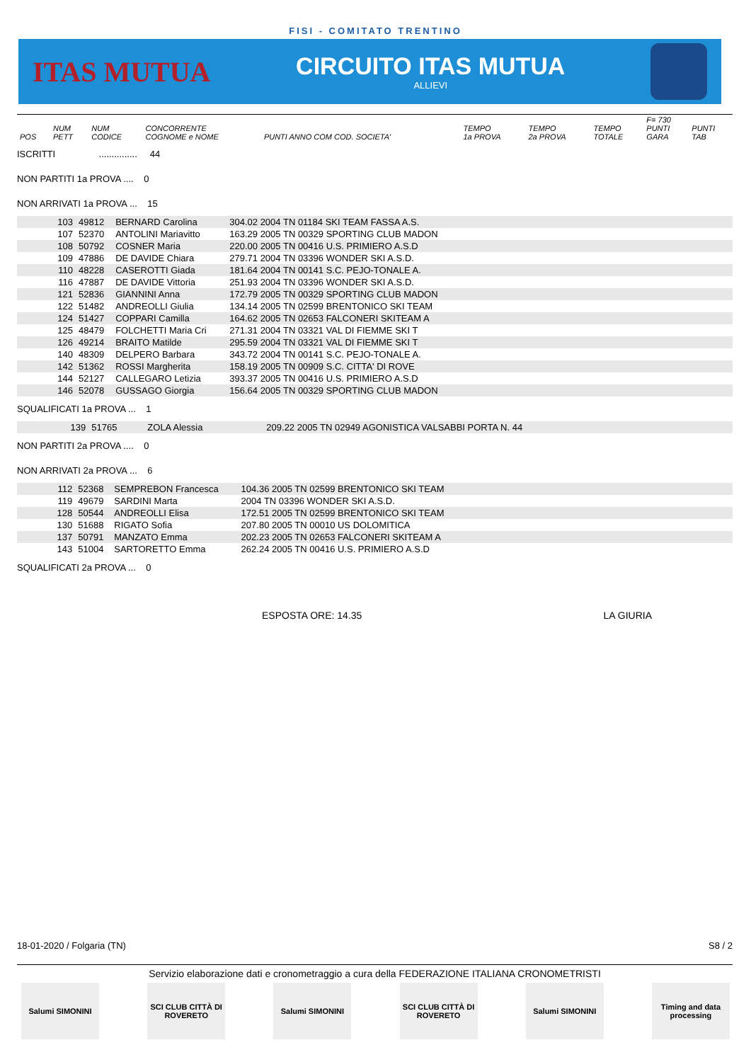FISI - COMITATO TRENTINO
ITAS MUTUA
CIRCUITO ITAS MUTUA
ALLIEVI
| POS | NUM PETT | NUM CODICE | CONCORRENTE COGNOME e NOME | PUNTI ANNO COM COD. SOCIETA' | TEMPO 1a PROVA | TEMPO 2a PROVA | TEMPO TOTALE | F= 730 PUNTI GARA | PUNTI TAB |
ISCRITTI ............... 44
NON PARTITI 1a PROVA .... 0
NON ARRIVATI 1a PROVA ... 15
| | 103 | 49812 | BERNARD Carolina | 304.02 2004 TN 01184 SKI TEAM FASSA A.S. | |
| | 107 | 52370 | ANTOLINI Mariavitto | 163.29 2005 TN 00329 SPORTING CLUB MADON | |
| | 108 | 50792 | COSNER Maria | 220.00 2005 TN 00416 U.S. PRIMIERO A.S.D | |
| | 109 | 47886 | DE DAVIDE Chiara | 279.71 2004 TN 03396 WONDER SKI A.S.D. | |
| | 110 | 48228 | CASEROTTI Giada | 181.64 2004 TN 00141 S.C. PEJO-TONALE A. | |
| | 116 | 47887 | DE DAVIDE Vittoria | 251.93 2004 TN 03396 WONDER SKI A.S.D. | |
| | 121 | 52836 | GIANNINI Anna | 172.79 2005 TN 00329 SPORTING CLUB MADON | |
| | 122 | 51482 | ANDREOLLI Giulia | 134.14 2005 TN 02599 BRENTONICO SKI TEAM | |
| | 124 | 51427 | COPPARI Camilla | 164.62 2005 TN 02653 FALCONERI SKITEAM A | |
| | 125 | 48479 | FOLCHETTI Maria Cri | 271.31 2004 TN 03321 VAL DI FIEMME SKI T | |
| | 126 | 49214 | BRAITO Matilde | 295.59 2004 TN 03321 VAL DI FIEMME SKI T | |
| | 140 | 48309 | DELPERO Barbara | 343.72 2004 TN 00141 S.C. PEJO-TONALE A. | |
| | 142 | 51362 | ROSSI Margherita | 158.19 2005 TN 00909 S.C. CITTA' DI ROVE | |
| | 144 | 52127 | CALLEGARO Letizia | 393.37 2005 TN 00416 U.S. PRIMIERO A.S.D | |
| | 146 | 52078 | GUSSAGO Giorgia | 156.64 2005 TN 00329 SPORTING CLUB MADON | |
SQUALIFICATI 1a PROVA ... 1
| | 139 | 51765 | ZOLA Alessia | 209.22 2005 TN 02949 AGONISTICA VALSABBI PORTA N. 44 |
NON PARTITI 2a PROVA .... 0
NON ARRIVATI 2a PROVA ... 6
| | 112 | 52368 | SEMPREBON Francesca | 104.36 2005 TN 02599 BRENTONICO SKI TEAM | |
| | 119 | 49679 | SARDINI Marta | 2004 TN 03396 WONDER SKI A.S.D. | |
| | 128 | 50544 | ANDREOLLI Elisa | 172.51 2005 TN 02599 BRENTONICO SKI TEAM | |
| | 130 | 51688 | RIGATO Sofia | 207.80 2005 TN 00010 US DOLOMITICA | |
| | 137 | 50791 | MANZATO Emma | 202.23 2005 TN 02653 FALCONERI SKITEAM A | |
| | 143 | 51004 | SARTORETTO Emma | 262.24 2005 TN 00416 U.S. PRIMIERO A.S.D | |
SQUALIFICATI 2a PROVA ... 0
ESPOSTA ORE: 14.35 LA GIURIA
18-01-2020 / Folgaria (TN) S8 / 2
Servizio elaborazione dati e cronometraggio a cura della FEDERAZIONE ITALIANA CRONOMETRISTI
Salumi SIMONINI SCI CLUB CITTÀ DI ROVERETO
Salumi SIMONINI SCI CLUB CITTÀ DI ROVERETO
Salumi SIMONINI Timing and data processing